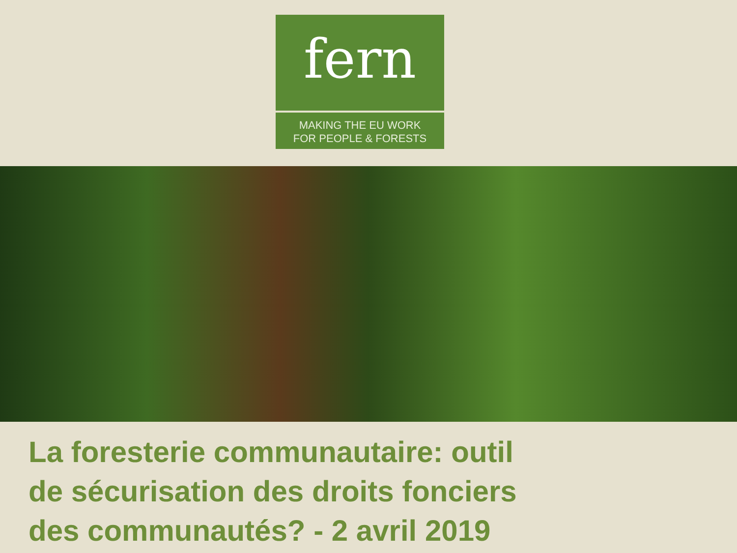fern
MAKING THE EU WORK
FOR PEOPLE & FORESTS
La foresterie communautaire: outil
de sécurisation des droits fonciers
des communautés? - 2 avril 2019